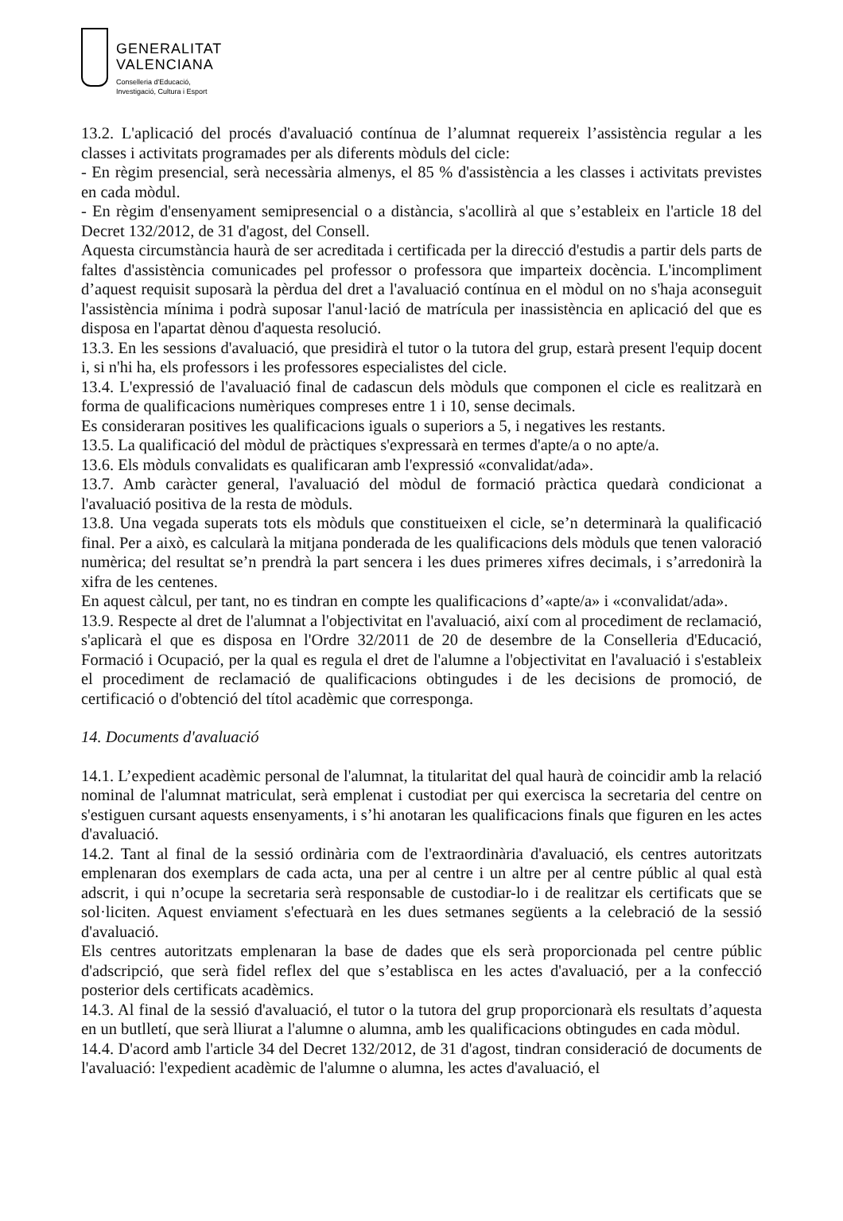GENERALITAT
VALENCIANA
Conselleria d'Educació,
Investigació, Cultura i Esport
13.2. L'aplicació del procés d'avaluació contínua de l’alumnat requereix l’assistència regular a les classes i activitats programades per als diferents mòduls del cicle:
- En règim presencial, serà necessària almenys, el 85 % d'assistència a les classes i activitats previstes en cada mòdul.
- En règim d'ensenyament semipresencial o a distància, s'acollirà al que s’estableix en l'article 18 del Decret 132/2012, de 31 d'agost, del Consell.
Aquesta circumstància haurà de ser acreditada i certificada per la direcció d'estudis a partir dels parts de faltes d'assistència comunicades pel professor o professora que imparteix docència. L'incompliment d’aquest requisit suposarà la pèrdua del dret a l'avaluació contínua en el mòdul on no s'haja aconseguit l'assistència mínima i podrà suposar l'anul·lació de matrícula per inassistència en aplicació del que es disposa en l'apartat dènou d'aquesta resolució.
13.3. En les sessions d'avaluació, que presidirà el tutor o la tutora del grup, estarà present l'equip docent i, si n'hi ha, els professors i les professores especialistes del cicle.
13.4. L'expressió de l'avaluació final de cadascun dels mòduls que componen el cicle es realitzarà en forma de qualificacions numèriques compreses entre 1 i 10, sense decimals.
Es consideraran positives les qualificacions iguals o superiors a 5, i negatives les restants.
13.5. La qualificació del mòdul de pràctiques s'expressarà en termes d'apte/a o no apte/a.
13.6. Els mòduls convalidats es qualificaran amb l'expressió «convalidat/ada».
13.7. Amb caràcter general, l'avaluació del mòdul de formació pràctica quedarà condicionat a l'avaluació positiva de la resta de mòduls.
13.8. Una vegada superats tots els mòduls que constitueixen el cicle, se’n determinarà la qualificació final. Per a això, es calcularà la mitjana ponderada de les qualificacions dels mòduls que tenen valoració numèrica; del resultat se’n prendrà la part sencera i les dues primeres xifres decimals, i s’arredonirà la xifra de les centenes.
En aquest càlcul, per tant, no es tindran en compte les qualificacions d’«apte/a» i «convalidat/ada».
13.9. Respecte al dret de l'alumnat a l'objectivitat en l'avaluació, així com al procediment de reclamació, s'aplicarà el que es disposa en l'Ordre 32/2011 de 20 de desembre de la Conselleria d'Educació, Formació i Ocupació, per la qual es regula el dret de l'alumne a l'objectivitat en l'avaluació i s'estableix el procediment de reclamació de qualificacions obtingudes i de les decisions de promoció, de certificació o d'obtenció del títol acadèmic que corresponga.
14. Documents d'avaluació
14.1. L’expedient acadèmic personal de l'alumnat, la titularitat del qual haurà de coincidir amb la relació nominal de l'alumnat matriculat, serà emplenat i custodiat per qui exercisca la secretaria del centre on s'estiguen cursant aquests ensenyaments, i s’hi anotaran les qualificacions finals que figuren en les actes d'avaluació.
14.2. Tant al final de la sessió ordinària com de l'extraordinària d'avaluació, els centres autoritzats emplenaran dos exemplars de cada acta, una per al centre i un altre per al centre públic al qual està adscrit, i qui n’ocupe la secretaria serà responsable de custodiar-lo i de realitzar els certificats que se sol·liciten. Aquest enviament s'efectuarà en les dues setmanes següents a la celebració de la sessió d'avaluació.
Els centres autoritzats emplenaran la base de dades que els serà proporcionada pel centre públic d'adscripció, que serà fidel reflex del que s’establisca en les actes d'avaluació, per a la confecció posterior dels certificats acadèmics.
14.3. Al final de la sessió d'avaluació, el tutor o la tutora del grup proporcionarà els resultats d’aquesta en un butlletí, que serà lliurat a l'alumne o alumna, amb les qualificacions obtingudes en cada mòdul.
14.4. D'acord amb l'article 34 del Decret 132/2012, de 31 d'agost, tindran consideració de documents de l'avaluació: l'expedient acadèmic de l'alumne o alumna, les actes d'avaluació, el